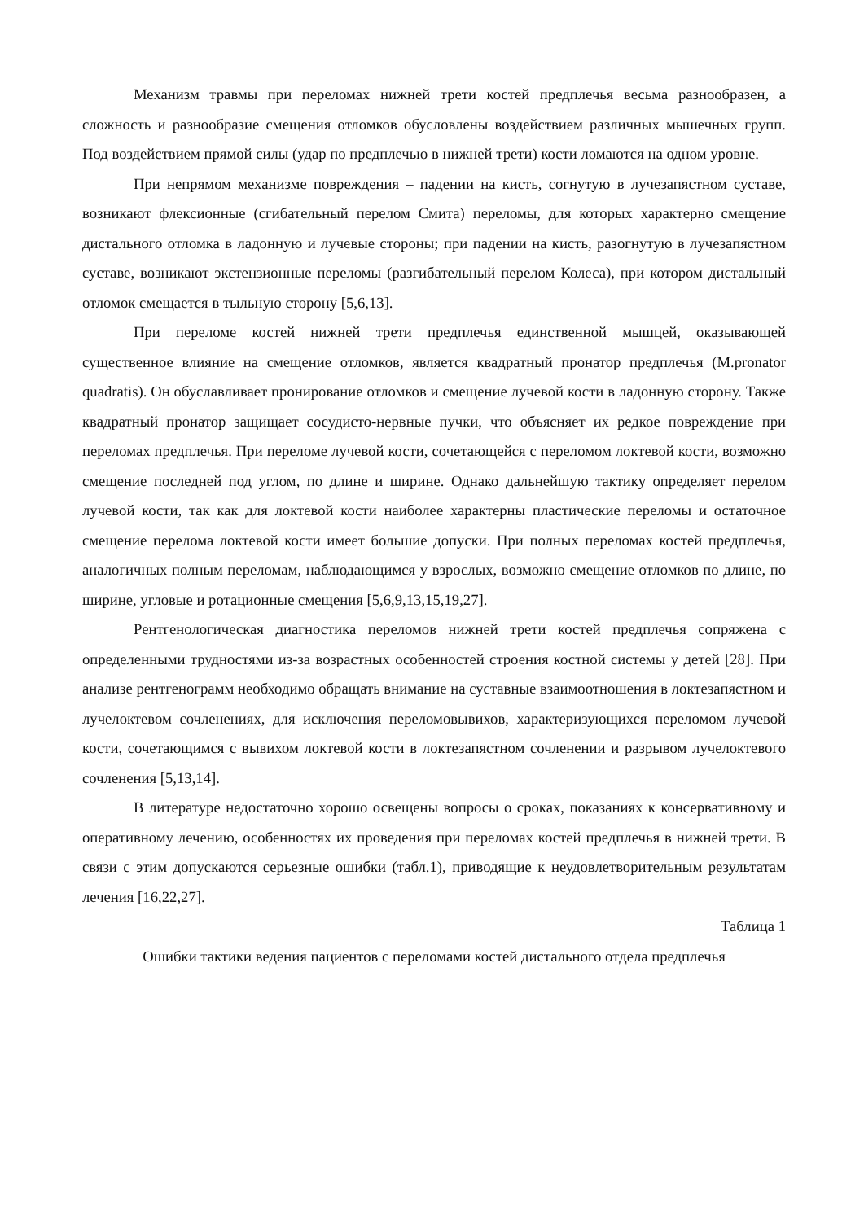Механизм травмы при переломах нижней трети костей предплечья весьма разнообразен, а сложность и разнообразие смещения отломков обусловлены воздействием различных мышечных групп. Под воздействием прямой силы (удар по предплечью в нижней трети) кости ломаются на одном уровне.
При непрямом механизме повреждения – падении на кисть, согнутую в лучезапястном суставе, возникают флексионные (сгибательный перелом Смита) переломы, для которых характерно смещение дистального отломка в ладонную и лучевые стороны; при падении на кисть, разогнутую в лучезапястном суставе, возникают экстензионные переломы (разгибательный перелом Колеса), при котором дистальный отломок смещается в тыльную сторону [5,6,13].
При переломе костей нижней трети предплечья единственной мышцей, оказывающей существенное влияние на смещение отломков, является квадратный пронатор предплечья (M.pronator quadratis). Он обуславливает пронирование отломков и смещение лучевой кости в ладонную сторону. Также квадратный пронатор защищает сосудисто-нервные пучки, что объясняет их редкое повреждение при переломах предплечья. При переломе лучевой кости, сочетающейся с переломом локтевой кости, возможно смещение последней под углом, по длине и ширине. Однако дальнейшую тактику определяет перелом лучевой кости, так как для локтевой кости наиболее характерны пластические переломы и остаточное смещение перелома локтевой кости имеет большие допуски. При полных переломах костей предплечья, аналогичных полным переломам, наблюдающимся у взрослых, возможно смещение отломков по длине, по ширине, угловые и ротационные смещения [5,6,9,13,15,19,27].
Рентгенологическая диагностика переломов нижней трети костей предплечья сопряжена с определенными трудностями из-за возрастных особенностей строения костной системы у детей [28]. При анализе рентгенограмм необходимо обращать внимание на суставные взаимоотношения в локтезапястном и лучелоктевом сочленениях, для исключения переломовывихов, характеризующихся переломом лучевой кости, сочетающимся с вывихом локтевой кости в локтезапястном сочленении и разрывом лучелоктевого сочленения [5,13,14].
В литературе недостаточно хорошо освещены вопросы о сроках, показаниях к консервативному и оперативному лечению, особенностях их проведения при переломах костей предплечья в нижней трети. В связи с этим допускаются серьезные ошибки (табл.1), приводящие к неудовлетворительным результатам лечения [16,22,27].
Таблица 1
Ошибки тактики ведения пациентов с переломами костей дистального отдела предплечья